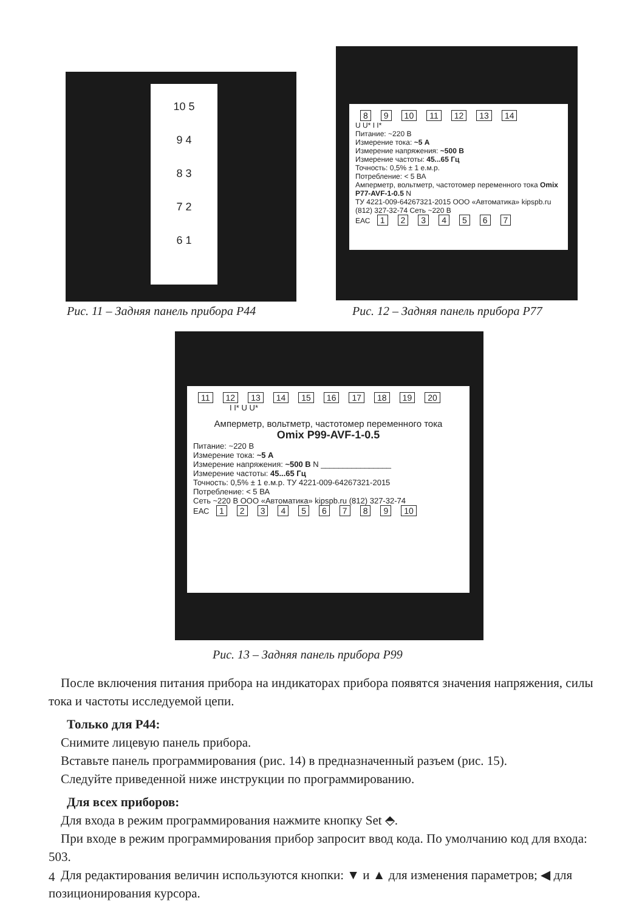10 5
9 4
8 3
7 2
6 1
Рис. 11 – Задняя панель прибора P44
8 9 10 11 12 13 14
U U* I I*
Питание: ~220 В
Измерение тока: ~5 А
Измерение напряжения: ~500 В
Измерение частоты: 45...65 Гц
Точность: 0,5% ± 1 е.м.р.
Потребление: < 5 ВА
Амперметр, вольтметр, частотомер переменного тока Omix P77-AVF-1-0.5 N
ТУ 4221-009-64267321-2015 ООО «Автоматика» kipspb.ru (812) 327-32-74 Сеть ~220 В
ЕАС 1234567
Рис. 12 – Задняя панель прибора P77
11 12 13 14 15 16 17 18 19 20
I I* U U*
Амперметр, вольтметр, частотомер переменного тока
Omix P99-AVF-1-0.5
Питание: ~220 В
Измерение тока: ~5 А
Измерение напряжения: ~500 В N ________________
Измерение частоты: 45...65 Гц
Точность: 0,5% ± 1 е.м.р. ТУ 4221-009-64267321-2015
Потребление: < 5 ВА
Сеть ~220 В ООО «Автоматика» kipspb.ru (812) 327-32-74
ЕАС 123456789 10
Рис. 13 – Задняя панель прибора P99
После включения питания прибора на индикаторах прибора появятся значения напряжения, силы тока и частоты исследуемой цепи.
Только для P44:
Снимите лицевую панель прибора.
Вставьте панель программирования (рис. 14) в предназначенный разъем (рис. 15).
Следуйте приведенной ниже инструкции по программированию.
Для всех приборов:
Для входа в режим программирования нажмите кнопку Set ⬘.
При входе в режим программирования прибор запросит ввод кода. По умолчанию код для входа: 503.
Для редактирования величин используются кнопки: ▼ и ▲ для изменения параметров; ◀ для позиционирования курсора.
4